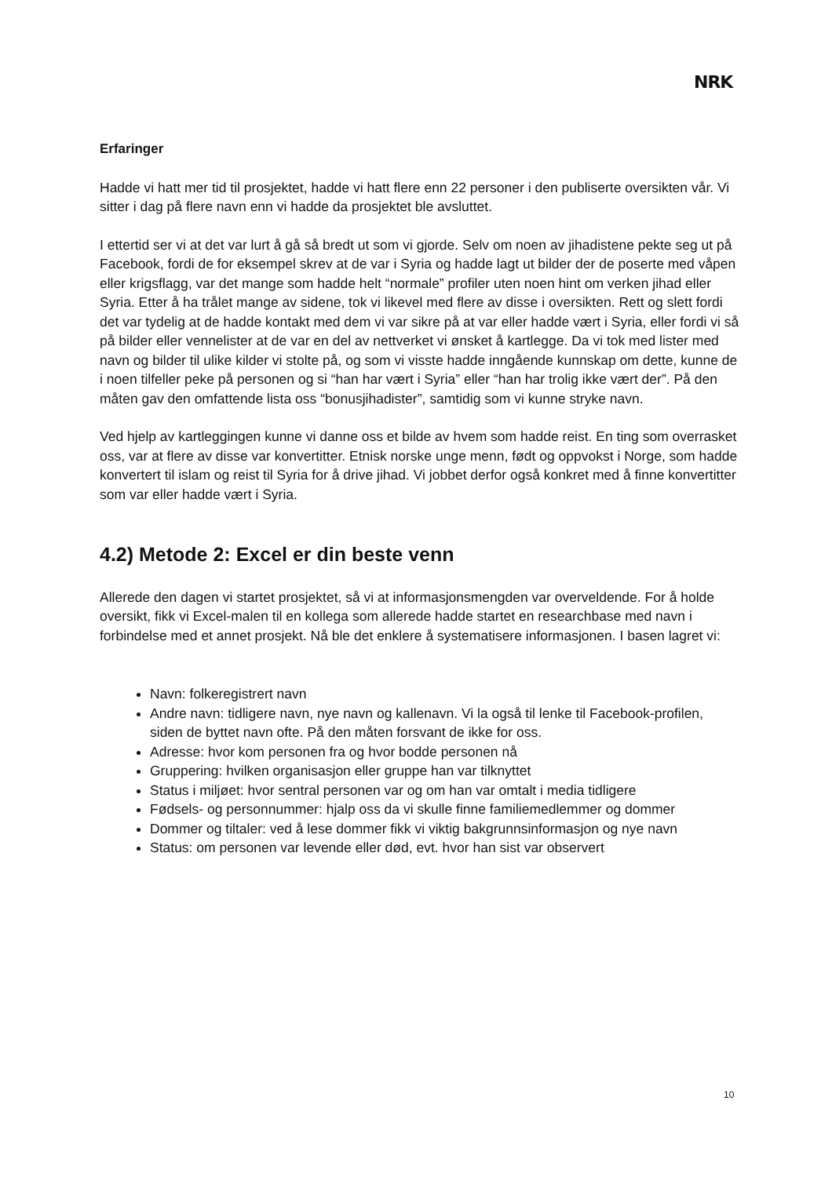NRK
Erfaringer
Hadde vi hatt mer tid til prosjektet, hadde vi hatt flere enn 22 personer i den publiserte oversikten vår. Vi sitter i dag på flere navn enn vi hadde da prosjektet ble avsluttet.
I ettertid ser vi at det var lurt å gå så bredt ut som vi gjorde. Selv om noen av jihadistene pekte seg ut på Facebook, fordi de for eksempel skrev at de var i Syria og hadde lagt ut bilder der de poserte med våpen eller krigsflagg, var det mange som hadde helt “normale” profiler uten noen hint om verken jihad eller Syria. Etter å ha trålet mange av sidene, tok vi likevel med flere av disse i oversikten. Rett og slett fordi det var tydelig at de hadde kontakt med dem vi var sikre på at var eller hadde vært i Syria, eller fordi vi så på bilder eller vennelister at de var en del av nettverket vi ønsket å kartlegge. Da vi tok med lister med navn og bilder til ulike kilder vi stolte på, og som vi visste hadde inngående kunnskap om dette, kunne de i noen tilfeller peke på personen og si “han har vært i Syria” eller “han har trolig ikke vært der”. På den måten gav den omfattende lista oss “bonusjihadister”, samtidig som vi kunne stryke navn.
Ved hjelp av kartleggingen kunne vi danne oss et bilde av hvem som hadde reist. En ting som overrasket oss, var at flere av disse var konvertitter. Etnisk norske unge menn, født og oppvokst i Norge, som hadde konvertert til islam og reist til Syria for å drive jihad. Vi jobbet derfor også konkret med å finne konvertitter som var eller hadde vært i Syria.
4.2) Metode 2: Excel er din beste venn
Allerede den dagen vi startet prosjektet, så vi at informasjonsmengden var overveldende. For å holde oversikt, fikk vi Excel-malen til en kollega som allerede hadde startet en researchbase med navn i forbindelse med et annet prosjekt. Nå ble det enklere å systematisere informasjonen. I basen lagret vi:
Navn: folkeregistrert navn
Andre navn: tidligere navn, nye navn og kallenavn. Vi la også til lenke til Facebook-profilen, siden de byttet navn ofte. På den måten forsvant de ikke for oss.
Adresse: hvor kom personen fra og hvor bodde personen nå
Gruppering: hvilken organisasjon eller gruppe han var tilknyttet
Status i miljøet: hvor sentral personen var og om han var omtalt i media tidligere
Fødsels- og personnummer: hjalp oss da vi skulle finne familiemedlemmer og dommer
Dommer og tiltaler: ved å lese dommer fikk vi viktig bakgrunnsinformasjon og nye navn
Status: om personen var levende eller død, evt. hvor han sist var observert
10